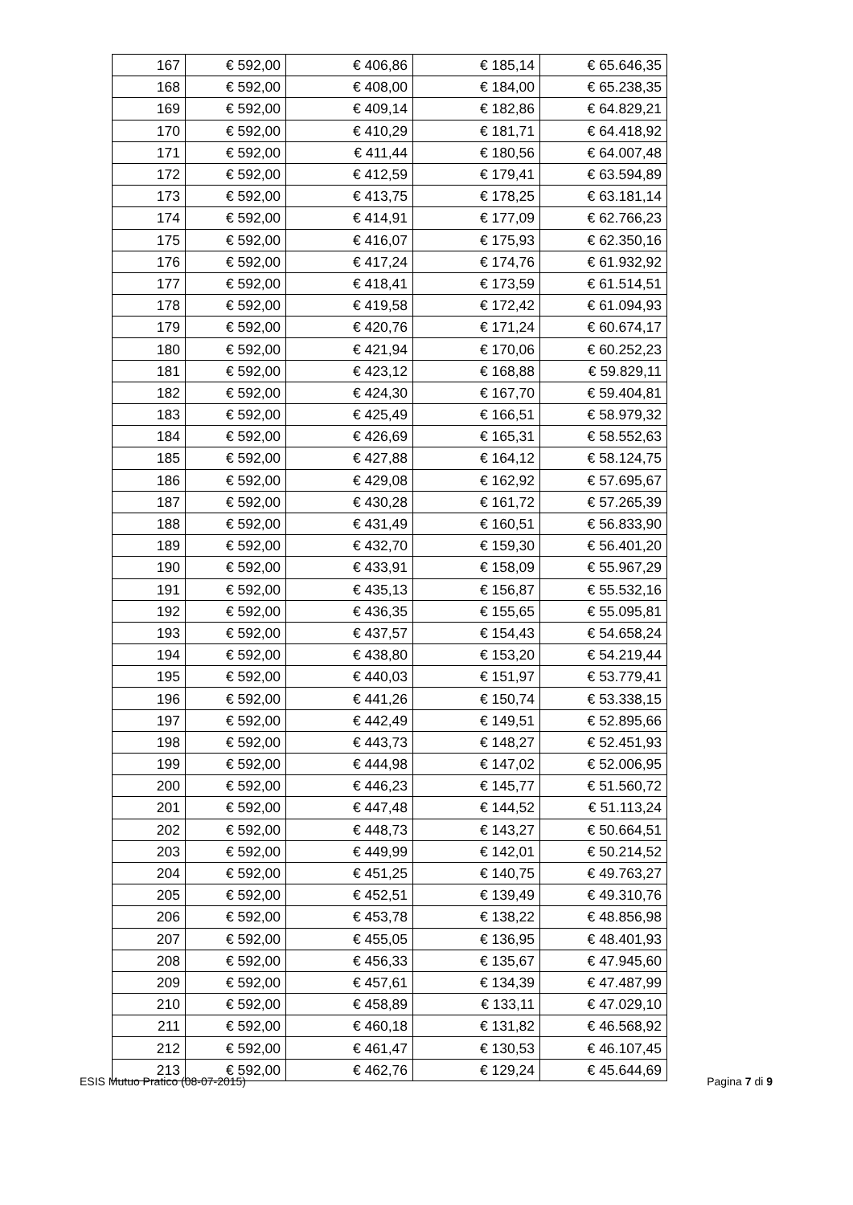| 167 | € 592,00 | € 406,86 | € 185,14 | € 65.646,35 |
| 168 | € 592,00 | € 408,00 | € 184,00 | € 65.238,35 |
| 169 | € 592,00 | € 409,14 | € 182,86 | € 64.829,21 |
| 170 | € 592,00 | € 410,29 | € 181,71 | € 64.418,92 |
| 171 | € 592,00 | € 411,44 | € 180,56 | € 64.007,48 |
| 172 | € 592,00 | € 412,59 | € 179,41 | € 63.594,89 |
| 173 | € 592,00 | € 413,75 | € 178,25 | € 63.181,14 |
| 174 | € 592,00 | € 414,91 | € 177,09 | € 62.766,23 |
| 175 | € 592,00 | € 416,07 | € 175,93 | € 62.350,16 |
| 176 | € 592,00 | € 417,24 | € 174,76 | € 61.932,92 |
| 177 | € 592,00 | € 418,41 | € 173,59 | € 61.514,51 |
| 178 | € 592,00 | € 419,58 | € 172,42 | € 61.094,93 |
| 179 | € 592,00 | € 420,76 | € 171,24 | € 60.674,17 |
| 180 | € 592,00 | € 421,94 | € 170,06 | € 60.252,23 |
| 181 | € 592,00 | € 423,12 | € 168,88 | € 59.829,11 |
| 182 | € 592,00 | € 424,30 | € 167,70 | € 59.404,81 |
| 183 | € 592,00 | € 425,49 | € 166,51 | € 58.979,32 |
| 184 | € 592,00 | € 426,69 | € 165,31 | € 58.552,63 |
| 185 | € 592,00 | € 427,88 | € 164,12 | € 58.124,75 |
| 186 | € 592,00 | € 429,08 | € 162,92 | € 57.695,67 |
| 187 | € 592,00 | € 430,28 | € 161,72 | € 57.265,39 |
| 188 | € 592,00 | € 431,49 | € 160,51 | € 56.833,90 |
| 189 | € 592,00 | € 432,70 | € 159,30 | € 56.401,20 |
| 190 | € 592,00 | € 433,91 | € 158,09 | € 55.967,29 |
| 191 | € 592,00 | € 435,13 | € 156,87 | € 55.532,16 |
| 192 | € 592,00 | € 436,35 | € 155,65 | € 55.095,81 |
| 193 | € 592,00 | € 437,57 | € 154,43 | € 54.658,24 |
| 194 | € 592,00 | € 438,80 | € 153,20 | € 54.219,44 |
| 195 | € 592,00 | € 440,03 | € 151,97 | € 53.779,41 |
| 196 | € 592,00 | € 441,26 | € 150,74 | € 53.338,15 |
| 197 | € 592,00 | € 442,49 | € 149,51 | € 52.895,66 |
| 198 | € 592,00 | € 443,73 | € 148,27 | € 52.451,93 |
| 199 | € 592,00 | € 444,98 | € 147,02 | € 52.006,95 |
| 200 | € 592,00 | € 446,23 | € 145,77 | € 51.560,72 |
| 201 | € 592,00 | € 447,48 | € 144,52 | € 51.113,24 |
| 202 | € 592,00 | € 448,73 | € 143,27 | € 50.664,51 |
| 203 | € 592,00 | € 449,99 | € 142,01 | € 50.214,52 |
| 204 | € 592,00 | € 451,25 | € 140,75 | € 49.763,27 |
| 205 | € 592,00 | € 452,51 | € 139,49 | € 49.310,76 |
| 206 | € 592,00 | € 453,78 | € 138,22 | € 48.856,98 |
| 207 | € 592,00 | € 455,05 | € 136,95 | € 48.401,93 |
| 208 | € 592,00 | € 456,33 | € 135,67 | € 47.945,60 |
| 209 | € 592,00 | € 457,61 | € 134,39 | € 47.487,99 |
| 210 | € 592,00 | € 458,89 | € 133,11 | € 47.029,10 |
| 211 | € 592,00 | € 460,18 | € 131,82 | € 46.568,92 |
| 212 | € 592,00 | € 461,47 | € 130,53 | € 46.107,45 |
| 213 | € 592,00 | € 462,76 | € 129,24 | € 45.644,69 |
ESIS Mutuo Pratico (08-07-2015) Pagina 7 di 9